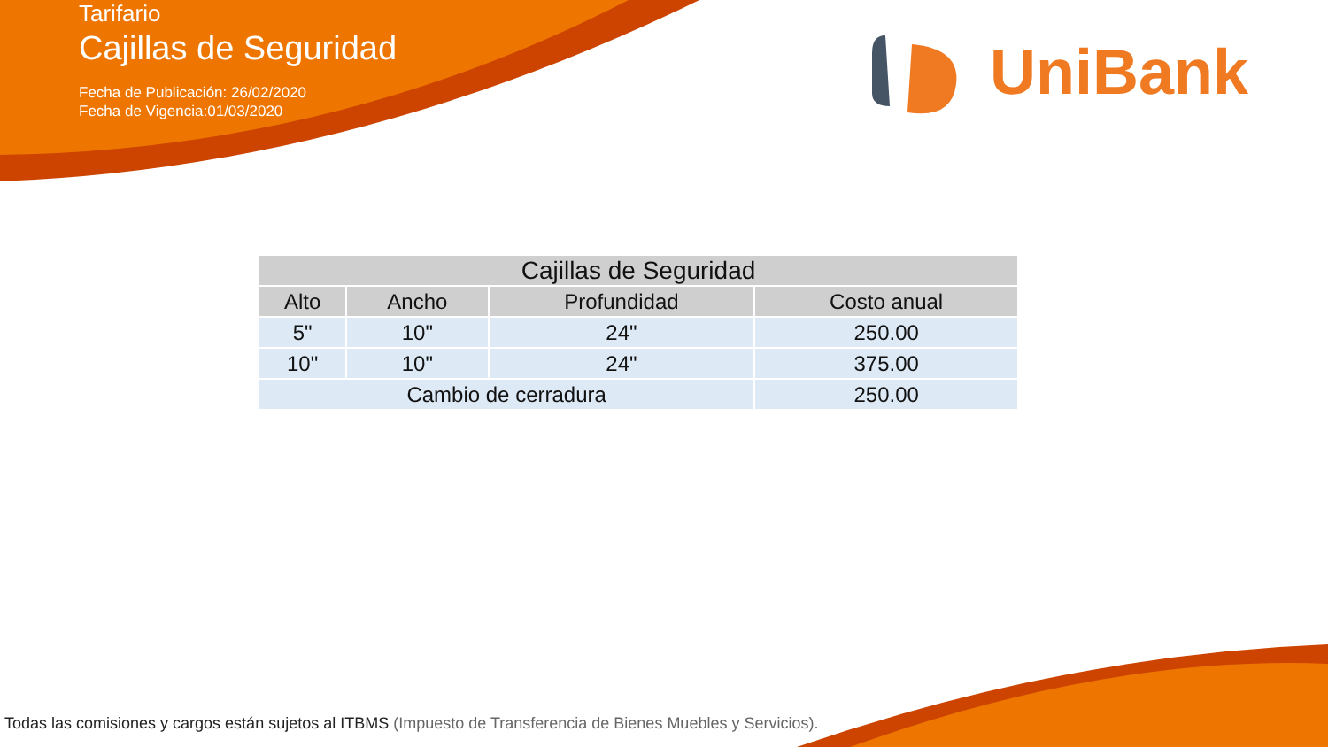Tarifario
Cajillas de Seguridad
Fecha de Publicación: 26/02/2020
Fecha de Vigencia:01/03/2020
UniBank
| Cajillas de Seguridad | | | |
| --- | --- | --- | --- |
| Alto | Ancho | Profundidad | Costo anual |
| 5" | 10" | 24" | 250.00 |
| 10" | 10" | 24" | 375.00 |
| Cambio de cerradura | | | 250.00 |
Todas las comisiones y cargos están sujetos al ITBMS (Impuesto de Transferencia de Bienes Muebles y Servicios).